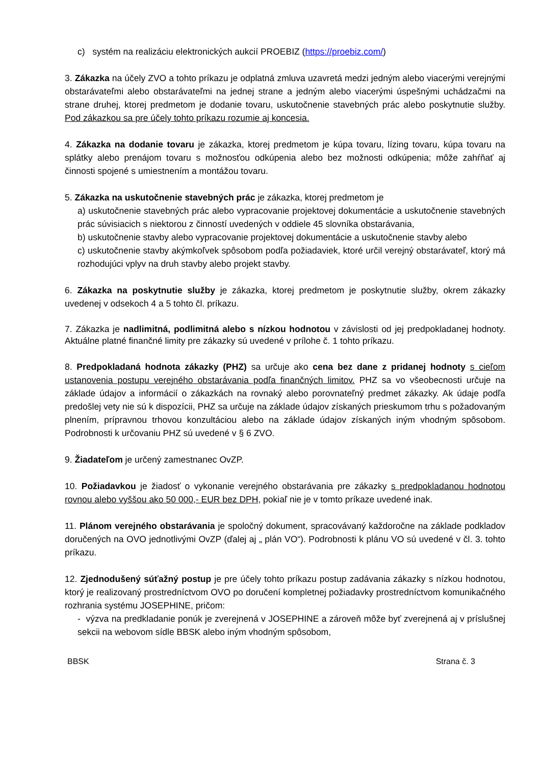c) systém na realizáciu elektronických aukcií PROEBIZ (https://proebiz.com/)
3. Zákazka na účely ZVO a tohto príkazu je odplatná zmluva uzavretá medzi jedným alebo viacerými verejnými obstarávateľmi alebo obstarávateľmi na jednej strane a jedným alebo viacerými úspešnými uchádzačmi na strane druhej, ktorej predmetom je dodanie tovaru, uskutočnenie stavebných prác alebo poskytnutie služby. Pod zákazkou sa pre účely tohto príkazu rozumie aj koncesia.
4. Zákazka na dodanie tovaru je zákazka, ktorej predmetom je kúpa tovaru, lízing tovaru, kúpa tovaru na splátky alebo prenájom tovaru s možnosťou odkúpenia alebo bez možnosti odkúpenia; môže zahŕňať aj činnosti spojené s umiestnením a montážou tovaru.
5. Zákazka na uskutočnenie stavebných prác je zákazka, ktorej predmetom je
a) uskutočnenie stavebných prác alebo vypracovanie projektovej dokumentácie a uskutočnenie stavebných prác súvisiacich s niektorou z činností uvedených v oddiele 45 slovníka obstarávania,
b) uskutočnenie stavby alebo vypracovanie projektovej dokumentácie a uskutočnenie stavby alebo
c) uskutočnenie stavby akýmkoľvek spôsobom podľa požiadaviek, ktoré určil verejný obstarávateľ, ktorý má rozhodujúci vplyv na druh stavby alebo projekt stavby.
6. Zákazka na poskytnutie služby je zákazka, ktorej predmetom je poskytnutie služby, okrem zákazky uvedenej v odsekoch 4 a 5 tohto čl. príkazu.
7. Zákazka je nadlimitná, podlimitná alebo s nízkou hodnotou v závislosti od jej predpokladanej hodnoty. Aktuálne platné finančné limity pre zákazky sú uvedené v prílohe č. 1 tohto príkazu.
8. Predpokladaná hodnota zákazky (PHZ) sa určuje ako cena bez dane z pridanej hodnoty s cieľom ustanovenia postupu verejného obstarávania podľa finančných limitov. PHZ sa vo všeobecnosti určuje na základe údajov a informácií o zákazkách na rovnaký alebo porovnateľný predmet zákazky. Ak údaje podľa predošlej vety nie sú k dispozícii, PHZ sa určuje na základe údajov získaných prieskumom trhu s požadovaným plnením, prípravnou trhovou konzultáciou alebo na základe údajov získaných iným vhodným spôsobom. Podrobnosti k určovaniu PHZ sú uvedené v § 6 ZVO.
9. Žiadateľom je určený zamestnanec OvZP.
10. Požiadavkou je žiadosť o vykonanie verejného obstarávania pre zákazky s predpokladanou hodnotou rovnou alebo vyššou ako 50 000,- EUR bez DPH, pokiaľ nie je v tomto príkaze uvedené inak.
11. Plánom verejného obstarávania je spoločný dokument, spracovávaný každoročne na základe podkladov doručených na OVO jednotlivými OvZP (ďalej aj „ plán VO“). Podrobnosti k plánu VO sú uvedené v čl. 3. tohto príkazu.
12. Zjednodušený súťažný postup je pre účely tohto príkazu postup zadávania zákazky s nízkou hodnotou, ktorý je realizovaný prostredníctvom OVO po doručení kompletnej požiadavky prostredníctvom komunikačného rozhrania systému JOSEPHINE, pričom:
- výzva na predkladanie ponúk je zverejnená v JOSEPHINE a zároveň môže byť zverejnená aj v príslušnej sekcii na webovom sídle BBSK alebo iným vhodným spôsobom,
BBSK Strana č. 3